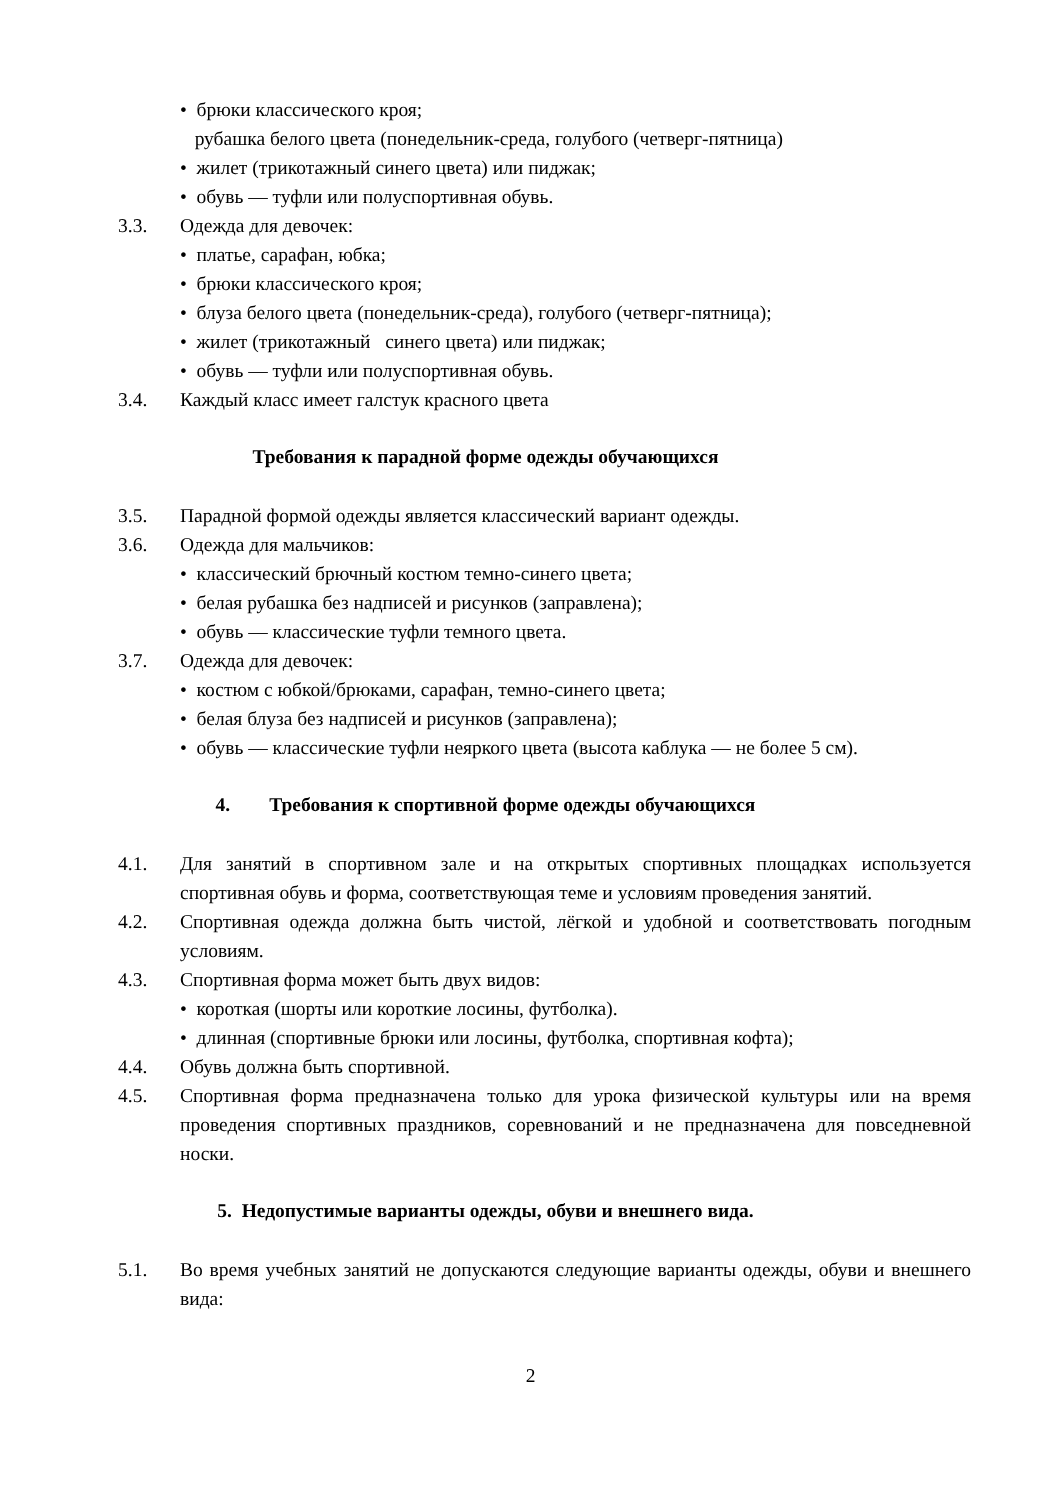• брюки классического кроя;
рубашка белого цвета (понедельник-среда, голубого (четверг-пятница)
• жилет (трикотажный синего цвета) или пиджак;
• обувь — туфли или полуспортивная обувь.
3.3. Одежда для девочек:
• платье, сарафан, юбка;
• брюки классического кроя;
• блуза белого цвета (понедельник-среда), голубого (четверг-пятница);
• жилет (трикотажный синего цвета) или пиджак;
• обувь — туфли или полуспортивная обувь.
3.4. Каждый класс имеет галстук красного цвета
Требования к парадной форме одежды обучающихся
3.5. Парадной формой одежды является классический вариант одежды.
3.6. Одежда для мальчиков:
• классический брючный костюм темно-синего цвета;
• белая рубашка без надписей и рисунков (заправлена);
• обувь — классические туфли темного цвета.
3.7. Одежда для девочек:
• костюм с юбкой/брюками, сарафан, темно-синего цвета;
• белая блуза без надписей и рисунков (заправлена);
• обувь — классические туфли неяркого цвета (высота каблука — не более 5 см).
4. Требования к спортивной форме одежды обучающихся
4.1. Для занятий в спортивном зале и на открытых спортивных площадках используется спортивная обувь и форма, соответствующая теме и условиям проведения занятий.
4.2. Спортивная одежда должна быть чистой, лёгкой и удобной и соответствовать погодным условиям.
4.3. Спортивная форма может быть двух видов:
• короткая (шорты или короткие лосины, футболка).
• длинная (спортивные брюки или лосины, футболка, спортивная кофта);
4.4. Обувь должна быть спортивной.
4.5. Спортивная форма предназначена только для урока физической культуры или на время проведения спортивных праздников, соревнований и не предназначена для повседневной носки.
5. Недопустимые варианты одежды, обуви и внешнего вида.
5.1. Во время учебных занятий не допускаются следующие варианты одежды, обуви и внешнего вида:
2